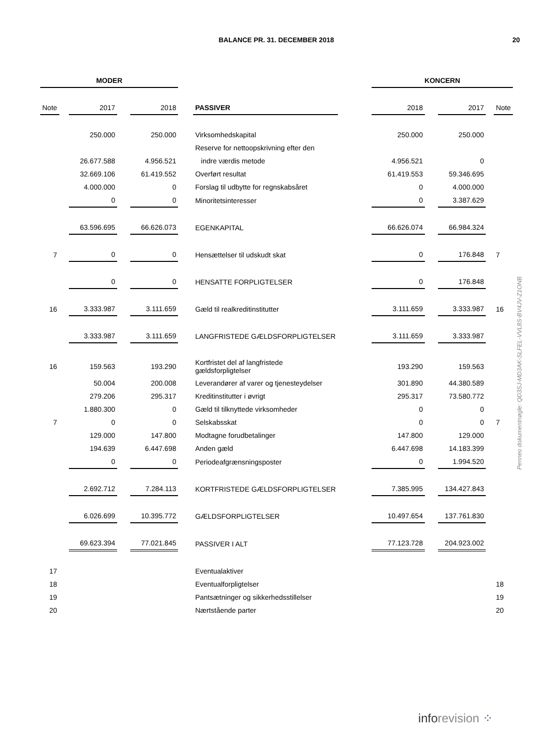BALANCE PR. 31. DECEMBER 2018 20
| MODER | | | | | | | | KONCERN | | | | |
| Note | | 2017 | | 2018 | | PASSIVER | | 2018 | | 2017 | | Note |
| | | 250.000 | | 250.000 | | Virksomhedskapital | | 250.000 | | 250.000 | | |
| | | | | | | Reserve for nettoopskrivning efter den | | | | | | |
| | | 26.677.588 | | 4.956.521 | | indre værdis metode | | 4.956.521 | | 0 | | |
| | | 32.669.106 | | 61.419.552 | | Overført resultat | | 61.419.553 | | 59.346.695 | | |
| | | 4.000.000 | | 0 | | Forslag til udbytte for regnskabsåret | | 0 | | 4.000.000 | | |
| | | 0 | | 0 | | Minoritetsinteresser | | 0 | | 3.387.629 | | |
| | | 63.596.695 | | 66.626.073 | | EGENKAPITAL | | 66.626.074 | | 66.984.324 | | |
| 7 | | 0 | | 0 | | Hensættelser til udskudt skat | | 0 | | 176.848 | | 7 |
| | | 0 | | 0 | | HENSATTE FORPLIGTELSER | | 0 | | 176.848 | | |
| 16 | | 3.333.987 | | 3.111.659 | | Gæld til realkreditinstitutter | | 3.111.659 | | 3.333.987 | | 16 |
| | | 3.333.987 | | 3.111.659 | | LANGFRISTEDE GÆLDSFORPLIGTELSER | | 3.111.659 | | 3.333.987 | | |
| 16 | | 159.563 | | 193.290 | | Kortfristet del af langfristede gældsforpligtelser | | 193.290 | | 159.563 | | |
| | | 50.004 | | 200.008 | | Leverandører af varer og tjenesteydelser | | 301.890 | | 44.380.589 | | |
| | | 279.206 | | 295.317 | | Kreditinstitutter i øvrigt | | 295.317 | | 73.580.772 | | |
| | | 1.880.300 | | 0 | | Gæld til tilknyttede virksomheder | | 0 | | 0 | | |
| 7 | | 0 | | 0 | | Selskabsskat | | 0 | | 0 | | 7 |
| | | 129.000 | | 147.800 | | Modtagne forudbetalinger | | 147.800 | | 129.000 | | |
| | | 194.639 | | 6.447.698 | | Anden gæld | | 6.447.698 | | 14.183.399 | | |
| | | 0 | | 0 | | Periodeafgrænsningsposter | | 0 | | 1.994.520 | | |
| | | 2.692.712 | | 7.284.113 | | KORTFRISTEDE GÆLDSFORPLIGTELSER | | 7.385.995 | | 134.427.843 | | |
| | | 6.026.699 | | 10.395.772 | | GÆLDSFORPLIGTELSER | | 10.497.654 | | 137.761.830 | | |
| | | 69.623.394 | | 77.021.845 | | PASSIVER I ALT | | 77.123.728 | | 204.923.002 | | |
| 17 | | | | | | Eventualaktiver | | | | | | |
| 18 | | | | | | Eventualforpligtelser | | | | | | 18 |
| 19 | | | | | | Pantsætninger og sikkerhedsstillelser | | | | | | 19 |
| 20 | | | | | | Nærtstående parter | | | | | | 20 |
Penneo dokumentnøgle: QD3SJ-MD3AK-SLFEL-VVL8S-BV4JV-Z1ONB
inforevision ⁘